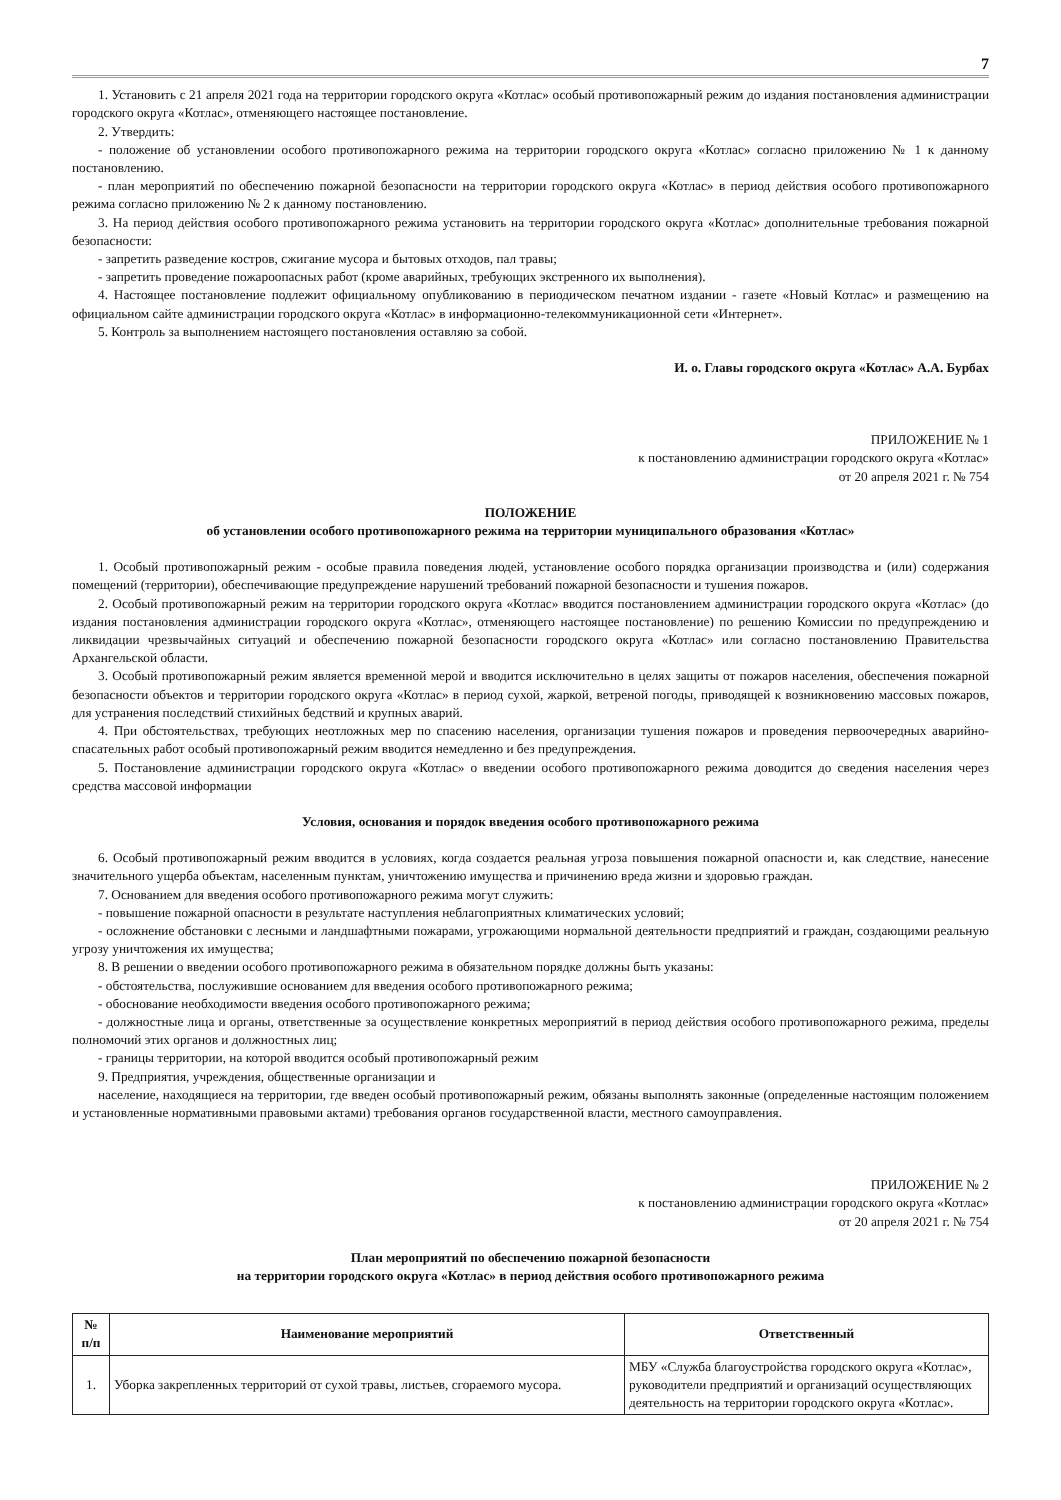7
1. Установить с 21 апреля 2021 года на территории городского округа «Котлас» особый противопожарный режим до издания постановления администрации городского округа «Котлас», отменяющего настоящее постановление.
2. Утвердить:
- положение об установлении особого противопожарного режима на территории городского округа «Котлас» согласно приложению № 1 к данному постановлению.
- план мероприятий по обеспечению пожарной безопасности на территории городского округа «Котлас» в период действия особого противопожарного режима согласно приложению № 2 к данному постановлению.
3. На период действия особого противопожарного режима установить на территории городского округа «Котлас» дополнительные требования пожарной безопасности:
- запретить разведение костров, сжигание мусора и бытовых отходов, пал травы;
- запретить проведение пожароопасных работ (кроме аварийных, требующих экстренного их выполнения).
4. Настоящее постановление подлежит официальному опубликованию в периодическом печатном издании - газете «Новый Котлас» и размещению на официальном сайте администрации городского округа «Котлас» в информационно-телекоммуникационной сети «Интернет».
5. Контроль за выполнением настоящего постановления оставляю за собой.
И. о. Главы городского округа «Котлас» А.А. Бурбах
ПРИЛОЖЕНИЕ № 1
к постановлению администрации городского округа «Котлас»
от 20 апреля 2021 г. № 754
ПОЛОЖЕНИЕ
об установлении особого противопожарного режима на территории муниципального образования «Котлас»
1. Особый противопожарный режим - особые правила поведения людей, установление особого порядка организации производства и (или) содержания помещений (территории), обеспечивающие предупреждение нарушений требований пожарной безопасности и тушения пожаров.
2. Особый противопожарный режим на территории городского округа «Котлас» вводится постановлением администрации городского округа «Котлас» (до издания постановления администрации городского округа «Котлас», отменяющего настоящее постановление) по решению Комиссии по предупреждению и ликвидации чрезвычайных ситуаций и обеспечению пожарной безопасности городского округа «Котлас» или согласно постановлению Правительства Архангельской области.
3. Особый противопожарный режим является временной мерой и вводится исключительно в целях защиты от пожаров населения, обеспечения пожарной безопасности объектов и территории городского округа «Котлас» в период сухой, жаркой, ветреной погоды, приводящей к возникновению массовых пожаров, для устранения последствий стихийных бедствий и крупных аварий.
4. При обстоятельствах, требующих неотложных мер по спасению населения, организации тушения пожаров и проведения первоочередных аварийно-спасательных работ особый противопожарный режим вводится немедленно и без предупреждения.
5. Постановление администрации городского округа «Котлас» о введении особого противопожарного режима доводится до сведения населения через средства массовой информации
Условия, основания и порядок введения особого противопожарного режима
6. Особый противопожарный режим вводится в условиях, когда создается реальная угроза повышения пожарной опасности и, как следствие, нанесение значительного ущерба объектам, населенным пунктам, уничтожению имущества и причинению вреда жизни и здоровью граждан.
7. Основанием для введения особого противопожарного режима могут служить:
- повышение пожарной опасности в результате наступления неблагоприятных климатических условий;
- осложнение обстановки с лесными и ландшафтными пожарами, угрожающими нормальной деятельности предприятий и граждан, создающими реальную угрозу уничтожения их имущества;
8. В решении о введении особого противопожарного режима в обязательном порядке должны быть указаны:
- обстоятельства, послужившие основанием для введения особого противопожарного режима;
- обоснование необходимости введения особого противопожарного режима;
- должностные лица и органы, ответственные за осуществление конкретных мероприятий в период действия особого противопожарного режима, пределы полномочий этих органов и должностных лиц;
- границы территории, на которой вводится особый противопожарный режим
9. Предприятия, учреждения, общественные организации и
население, находящиеся на территории, где введен особый противопожарный режим, обязаны выполнять законные (определенные настоящим положением и установленные нормативными правовыми актами) требования органов государственной власти, местного самоуправления.
ПРИЛОЖЕНИЕ № 2
к постановлению администрации городского округа «Котлас»
от 20 апреля 2021 г. № 754
План мероприятий по обеспечению пожарной безопасности
на территории городского округа «Котлас» в период действия особого противопожарного режима
| № п/п | Наименование мероприятий | Ответственный |
| --- | --- | --- |
| 1. | Уборка закрепленных территорий от сухой травы, листьев, сгораемого мусора. | МБУ «Служба благоустройства городского округа «Котлас», руководители предприятий и организаций осуществляющих деятельность на территории городского округа «Котлас». |